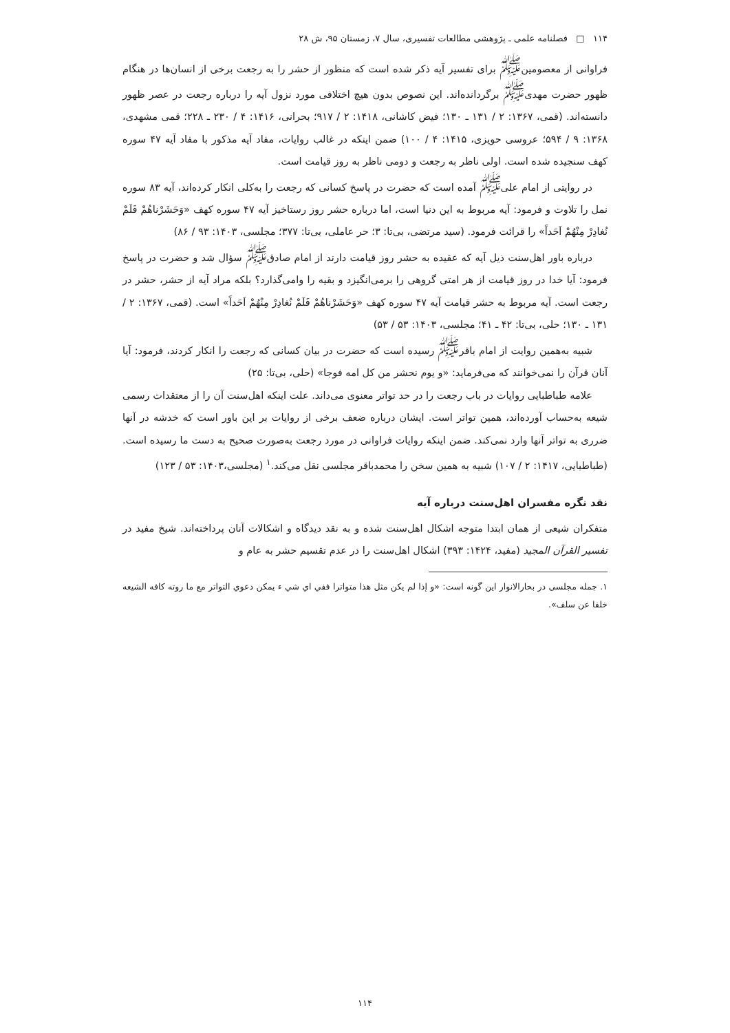۱۱۴ □ فصلنامه علمی ـ پژوهشی مطالعات تفسیری، سال ۷، زمستان ۹۵، ش ۲۸
فراوانی از معصومین<sup>ﷺ</sup> برای تفسیر آیه ذکر شده است که منظور از حشر را به رجعت برخی از انسان‌ها در هنگام ظهور حضرت مهدی<sup>ﷺ</sup> برگردانده‌اند. این نصوص بدون هیچ اختلافی مورد نزول آیه را درباره رجعت در عصر ظهور دانسته‌اند. (قمی، ۱۳۶۷: ۲ / ۱۳۱ ـ ۱۳۰؛ فیض کاشانی، ۱۴۱۸: ۲ / ۹۱۷؛ بحرانی، ۱۴۱۶: ۴ / ۲۳۰ ـ ۲۲۸؛ قمی مشهدی، ۱۳۶۸: ۹ / ۵۹۴؛ عروسی حویزی، ۱۴۱۵: ۴ / ۱۰۰) ضمن اینکه در غالب روایات، مفاد آیه مذکور با مفاد آیه ۴۷ سوره کهف سنجیده شده است. اولی ناظر به رجعت و دومی ناظر به روز قیامت است.
در روایتی از امام علی<sup>ﷺ</sup> آمده است که حضرت در پاسخ کسانی که رجعت را به‌کلی انکار کرده‌اند، آیه ۸۳ سوره نمل را تلاوت و فرمود: آیه مربوط به این دنیا است، اما درباره حشر روز رستاخیز آیه ۴۷ سوره کهف «وَحَشَرْناهُمْ فَلَمْ نُغادِرْ مِنْهُمْ اَحَداً» را قرائت فرمود. (سید مرتضی، بی‌تا: ۳؛ حر عاملی، بی‌تا: ۳۷۷؛ مجلسی، ۱۴۰۳: ۹۳ / ۸۶)
درباره باور اهل‌سنت ذیل آیه که عقیده به حشر روز قیامت دارند از امام صادق<sup>ﷺ</sup> سؤال شد و حضرت در پاسخ فرمود: آیا خدا در روز قیامت از هر امتی گروهی را برمی‌انگیزد و بقیه را وامی‌گذارد؟ بلکه مراد آیه از حشر، حشر در رجعت است. آیه مربوط به حشر قیامت آیه ۴۷ سوره کهف «وَحَشَرْناهُمْ فَلَمْ نُغادِرْ مِنْهُمْ اَحَداً» است. (قمی، ۱۳۶۷: ۲ / ۱۳۱ ـ ۱۳۰؛ حلی، بی‌تا: ۴۲ ـ ۴۱؛ مجلسی، ۱۴۰۳: ۵۳ / ۵۳)
شبیه به‌همین روایت از امام باقر<sup>ﷺ</sup> رسیده است که حضرت در بیان کسانی که رجعت را انکار کردند، فرمود: آیا آنان قرآن را نمی‌خوانند که می‌فرماید: «و یوم نحشر من کل امه فوجا» (حلی، بی‌تا: ۲۵)
علامه طباطبایی روایات در باب رجعت را در حد تواتر معنوی می‌داند. علت اینکه اهل‌سنت آن را از معتقدات رسمی شیعه به‌حساب آورده‌اند، همین تواتر است. ایشان درباره ضعف برخی از روایات بر این باور است که خدشه در آنها ضرری به تواتر آنها وارد نمی‌کند. ضمن اینکه روایات فراوانی در مورد رجعت به‌صورت صحیح به دست ما رسیده است. (طباطبایی، ۱۴۱۷: ۲ / ۱۰۷) شبیه به همین سخن را محمدباقر مجلسی نقل می‌کند.<sup>۱</sup> (مجلسی،۱۴۰۳: ۵۳ / ۱۲۳)
نقد نگره مفسران اهل‌سنت درباره آیه
متفکران شیعی از همان ابتدا متوجه اشکال اهل‌سنت شده و به نقد دیدگاه و اشکالات آنان پرداخته‌اند. شیخ مفید در تفسیر القرآن المجید (مفید، ۱۴۲۴: ۳۹۳) اشکال اهل‌سنت را در عدم تقسیم حشر به عام و
۱. جمله مجلسی در بحارالانوار این گونه است: «و إذا لم یکن مثل هذا متواترا ففي اي شي ء یمکن دعوي التواتر مع ما روته کافه الشیعه خلفا عن سلف».
۱۱۴